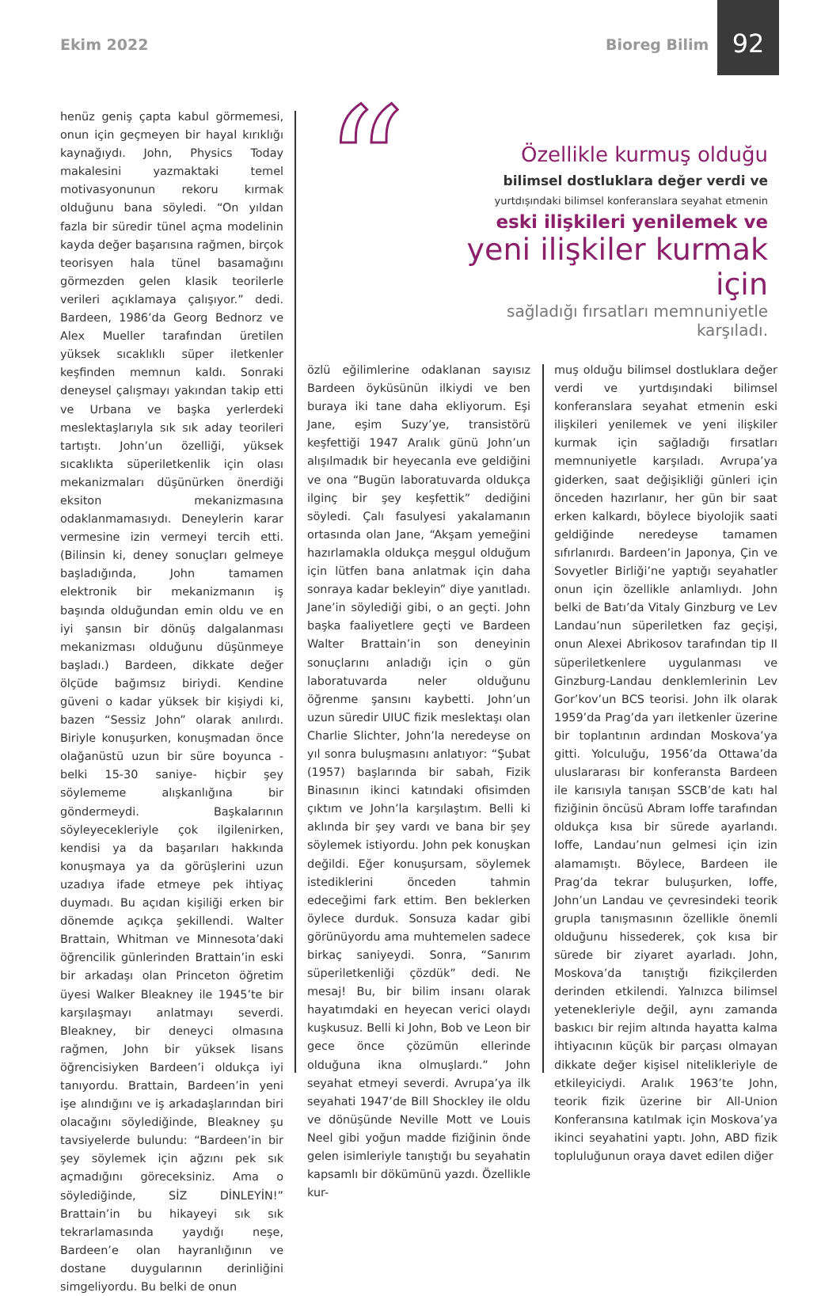Ekim 2022 Bioreg Bilim
92
“
Özellikle kurmuş olduğu
bilimsel dostluklara değer verdi ve
yurtdışındaki bilimsel konferanslara seyahat etmenin
eski ilişkileri yenilemek ve
yeni ilişkiler kurmak için
sağladığı fırsatları memnuniyetle karşıladı.
henüz geniş çapta kabul görmemesi, onun için geçmeyen bir hayal kırıklığı kaynağıydı. John, Physics Today makalesini yazmaktaki temel motivasyonunun rekoru kırmak olduğunu bana söyledi. “On yıldan fazla bir süredir tünel açma modelinin kayda değer başarısına rağmen, birçok teorisyen hala tünel basamağını görmezden gelen klasik teorilerle verileri açıklamaya çalışıyor.” dedi. Bardeen, 1986’da Georg Bednorz ve Alex Mueller tarafından üretilen yüksek sıcaklıklı süper iletkenler keşfinden memnun kaldı. Sonraki deneysel çalışmayı yakından takip etti ve Urbana ve başka yerlerdeki meslektaşlarıyla sık sık aday teorileri tartıştı. John’un özelliği, yüksek sıcaklıkta süperiletkenlik için olası mekanizmaları düşünürken önerdiği eksiton mekanizmasına odaklanmamasıydı. Deneylerin karar vermesine izin vermeyi tercih etti. (Bilinsin ki, deney sonuçları gelmeye başladığında, John tamamen elektronik bir mekanizmanın iş başında olduğundan emin oldu ve en iyi şansın bir dönüş dalgalanması mekanizması olduğunu düşünmeye başladı.) Bardeen, dikkate değer ölçüde bağımsız biriydi. Kendine güveni o kadar yüksek bir kişiydi ki, bazen “Sessiz John” olarak anılırdı. Biriyle konuşurken, konuşmadan önce olağanüstü uzun bir süre boyunca -belki 15-30 saniye- hiçbir şey söylememe alışkanlığına bir göndermeydi. Başkalarının söyleyecekleriyle çok ilgilenirken, kendisi ya da başarıları hakkında konuşmaya ya da görüşlerini uzun uzadıya ifade etmeye pek ihtiyaç duymadı. Bu açıdan kişiliği erken bir dönemde açıkça şekillendi. Walter Brattain, Whitman ve Minnesota’daki öğrencilik günlerinden Brattain’in eski bir arkadaşı olan Princeton öğretim üyesi Walker Bleakney ile 1945’te bir karşılaşmayı anlatmayı severdi. Bleakney, bir deneyci olmasına rağmen, John bir yüksek lisans öğrencisiyken Bardeen’i oldukça iyi tanıyordu. Brattain, Bardeen’in yeni işe alındığını ve iş arkadaşlarından biri olacağını söylediğinde, Bleakney şu tavsiyelerde bulundu: “Bardeen’in bir şey söylemek için ağzını pek sık açmadığını göreceksiniz. Ama o söylediğinde, SİZ DİNLEYİN!” Brattain’in bu hikayeyi sık sık tekrarlamasında yaydığı neşe, Bardeen’e olan hayranlığının ve dostane duygularının derinliğini simgeliyordu. Bu belki de onun
özlü eğilimlerine odaklanan sayısız Bardeen öyküsünün ilkiydi ve ben buraya iki tane daha ekliyorum. Eşi Jane, eşim Suzy’ye, transistörü keşfettiği 1947 Aralık günü John’un alışılmadık bir heyecanla eve geldiğini ve ona “Bugün laboratuvarda oldukça ilginç bir şey keşfettik” dediğini söyledi. Çalı fasulyesi yakalamanın ortasında olan Jane, “Akşam yemeğini hazırlamakla oldukça meşgul olduğum için lütfen bana anlatmak için daha sonraya kadar bekleyin” diye yanıtladı. Jane’in söylediği gibi, o an geçti. John başka faaliyetlere geçti ve Bardeen Walter Brattain’in son deneyinin sonuçlarını anladığı için o gün laboratuvarda neler olduğunu öğrenme şansını kaybetti. John’un uzun süredir UIUC fizik meslektaşı olan Charlie Slichter, John’la neredeyse on yıl sonra buluşmasını anlatıyor: “Şubat (1957) başlarında bir sabah, Fizik Binasının ikinci katındaki ofisimden çıktım ve John’la karşılaştım. Belli ki aklında bir şey vardı ve bana bir şey söylemek istiyordu. John pek konuşkan değildi. Eğer konuşursam, söylemek istediklerini önceden tahmin edeceğimi fark ettim. Ben beklerken öylece durduk. Sonsuza kadar gibi görünüyordu ama muhtemelen sadece birkaç saniyeydi. Sonra, “Sanırım süperiletkenliği çözdük” dedi. Ne mesaj! Bu, bir bilim insanı olarak hayatımdaki en heyecan verici olaydı kuşkusuz. Belli ki John, Bob ve Leon bir gece önce çözümün ellerinde olduğuna ikna olmuşlardı.” John seyahat etmeyi severdi. Avrupa’ya ilk seyahati 1947’de Bill Shockley ile oldu ve dönüşünde Neville Mott ve Louis Neel gibi yoğun madde fiziğinin önde gelen isimleriyle tanıştığı bu seyahatin kapsamlı bir dökümünü yazdı. Özellikle kur-
muş olduğu bilimsel dostluklara değer verdi ve yurtdışındaki bilimsel konferanslara seyahat etmenin eski ilişkileri yenilemek ve yeni ilişkiler kurmak için sağladığı fırsatları memnuniyetle karşıladı. Avrupa’ya giderken, saat değişikliği günleri için önceden hazırlanır, her gün bir saat erken kalkardı, böylece biyolojik saati geldiğinde neredeyse tamamen sıfırlanırdı. Bardeen’in Japonya, Çin ve Sovyetler Birliği’ne yaptığı seyahatler onun için özellikle anlamlıydı. John belki de Batı’da Vitaly Ginzburg ve Lev Landau’nun süperiletken faz geçişi, onun Alexei Abrikosov tarafından tip II süperiletkenlere uygulanması ve Ginzburg-Landau denklemlerinin Lev Gor’kov’un BCS teorisi. John ilk olarak 1959’da Prag’da yarı iletkenler üzerine bir toplantının ardından Moskova’ya gitti. Yolculuğu, 1956’da Ottawa’da uluslararası bir konferansta Bardeen ile karısıyla tanışan SSCB’de katı hal fiziğinin öncüsü Abram Ioffe tarafından oldukça kısa bir sürede ayarlandı. Ioffe, Landau’nun gelmesi için izin alamamıştı. Böylece, Bardeen ile Prag’da tekrar buluşurken, Ioffe, John’un Landau ve çevresindeki teorik grupla tanışmasının özellikle önemli olduğunu hissederek, çok kısa bir sürede bir ziyaret ayarladı. John, Moskova’da tanıştığı fizikçilerden derinden etkilendi. Yalnızca bilimsel yetenekleriyle değil, aynı zamanda baskıcı bir rejim altında hayatta kalma ihtiyacının küçük bir parçası olmayan dikkate değer kişisel nitelikleriyle de etkileyiciydi. Aralık 1963’te John, teorik fizik üzerine bir All-Union Konferansına katılmak için Moskova’ya ikinci seyahatini yaptı. John, ABD fizik topluluğunun oraya davet edilen diğer